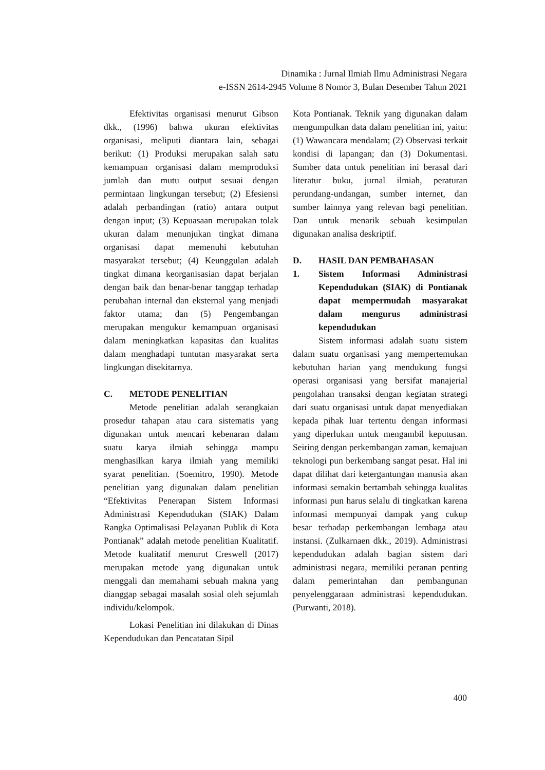Dinamika : Jurnal Ilmiah Ilmu Administrasi Negara
e-ISSN 2614-2945 Volume 8 Nomor 3, Bulan Desember Tahun 2021
Efektivitas organisasi menurut Gibson dkk., (1996) bahwa ukuran efektivitas organisasi, meliputi diantara lain, sebagai berikut: (1) Produksi merupakan salah satu kemampuan organisasi dalam memproduksi jumlah dan mutu output sesuai dengan permintaan lingkungan tersebut; (2) Efesiensi adalah perbandingan (ratio) antara output dengan input; (3) Kepuasaan merupakan tolak ukuran dalam menunjukan tingkat dimana organisasi dapat memenuhi kebutuhan masyarakat tersebut; (4) Keunggulan adalah tingkat dimana keorganisasian dapat berjalan dengan baik dan benar-benar tanggap terhadap perubahan internal dan eksternal yang menjadi faktor utama; dan (5) Pengembangan merupakan mengukur kemampuan organisasi dalam meningkatkan kapasitas dan kualitas dalam menghadapi tuntutan masyarakat serta lingkungan disekitarnya.
C. METODE PENELITIAN
Metode penelitian adalah serangkaian prosedur tahapan atau cara sistematis yang digunakan untuk mencari kebenaran dalam suatu karya ilmiah sehingga mampu menghasilkan karya ilmiah yang memiliki syarat penelitian. (Soemitro, 1990). Metode penelitian yang digunakan dalam penelitian “Efektivitas Penerapan Sistem Informasi Administrasi Kependudukan (SIAK) Dalam Rangka Optimalisasi Pelayanan Publik di Kota Pontianak” adalah metode penelitian Kualitatif. Metode kualitatif menurut Creswell (2017) merupakan metode yang digunakan untuk menggali dan memahami sebuah makna yang dianggap sebagai masalah sosial oleh sejumlah individu/kelompok.
Lokasi Penelitian ini dilakukan di Dinas Kependudukan dan Pencatatan Sipil
Kota Pontianak. Teknik yang digunakan dalam mengumpulkan data dalam penelitian ini, yaitu: (1) Wawancara mendalam; (2) Observasi terkait kondisi di lapangan; dan (3) Dokumentasi. Sumber data untuk penelitian ini berasal dari literatur buku, jurnal ilmiah, peraturan perundang-undangan, sumber internet, dan sumber lainnya yang relevan bagi penelitian. Dan untuk menarik sebuah kesimpulan digunakan analisa deskriptif.
D. HASIL DAN PEMBAHASAN
1. Sistem Informasi Administrasi Kependudukan (SIAK) di Pontianak dapat mempermudah masyarakat dalam mengurus administrasi kependudukan
Sistem informasi adalah suatu sistem dalam suatu organisasi yang mempertemukan kebutuhan harian yang mendukung fungsi operasi organisasi yang bersifat manajerial pengolahan transaksi dengan kegiatan strategi dari suatu organisasi untuk dapat menyediakan kepada pihak luar tertentu dengan informasi yang diperlukan untuk mengambil keputusan. Seiring dengan perkembangan zaman, kemajuan teknologi pun berkembang sangat pesat. Hal ini dapat dilihat dari ketergantungan manusia akan informasi semakin bertambah sehingga kualitas informasi pun harus selalu di tingkatkan karena informasi mempunyai dampak yang cukup besar terhadap perkembangan lembaga atau instansi. (Zulkarnaen dkk., 2019). Administrasi kependudukan adalah bagian sistem dari administrasi negara, memiliki peranan penting dalam pemerintahan dan pembangunan penyelenggaraan administrasi kependudukan. (Purwanti, 2018).
400